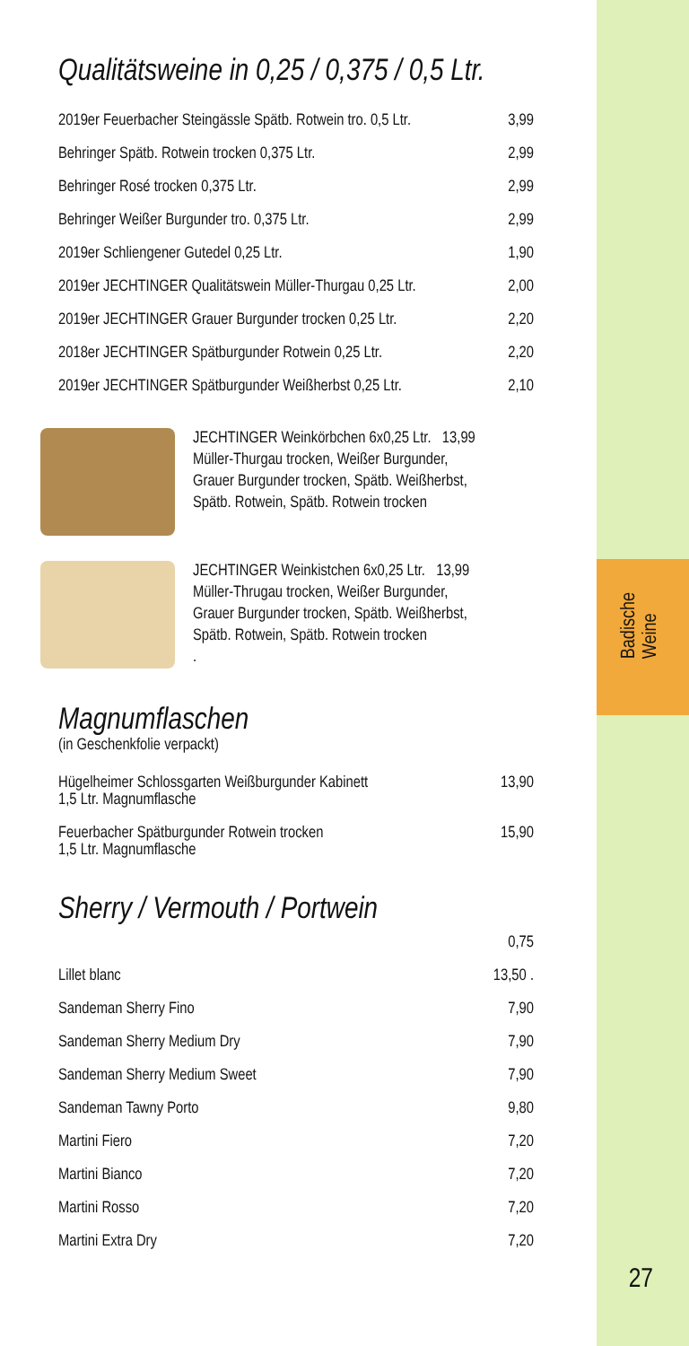Qualitätsweine in 0,25 / 0,375 / 0,5 Ltr.
| 2019er Feuerbacher Steingässle Spätb. Rotwein tro. 0,5 Ltr. | 3,99 |
| Behringer Spätb. Rotwein trocken 0,375 Ltr. | 2,99 |
| Behringer Rosé trocken 0,375 Ltr. | 2,99 |
| Behringer Weißer Burgunder tro. 0,375 Ltr. | 2,99 |
| 2019er Schliengener Gutedel 0,25 Ltr. | 1,90 |
| 2019er JECHTINGER Qualitätswein Müller-Thurgau 0,25 Ltr. | 2,00 |
| 2019er JECHTINGER Grauer Burgunder trocken 0,25 Ltr. | 2,20 |
| 2018er JECHTINGER Spätburgunder Rotwein 0,25 Ltr. | 2,20 |
| 2019er JECHTINGER Spätburgunder Weißherbst 0,25 Ltr. | 2,10 |
JECHTINGER Weinkörbchen 6x0,25 Ltr. 13,99
Müller-Thurgau trocken, Weißer Burgunder,
Grauer Burgunder trocken, Spätb. Weißherbst,
Spätb. Rotwein, Spätb. Rotwein trocken
JECHTINGER Weinkistchen 6x0,25 Ltr. 13,99
Müller-Thrugau trocken, Weißer Burgunder,
Grauer Burgunder trocken, Spätb. Weißherbst,
Spätb. Rotwein, Spätb. Rotwein trocken
.
Magnumflaschen
(in Geschenkfolie verpackt)
| Hügelheimer Schlossgarten Weißburgunder Kabinett 1,5 Ltr. Magnumflasche | 13,90 |
| Feuerbacher Spätburgunder Rotwein trocken 1,5 Ltr. Magnumflasche | 15,90 |
Sherry / Vermouth / Portwein
| | 0,75 |
| Lillet blanc | 13,50 . |
| Sandeman Sherry Fino | 7,90 |
| Sandeman Sherry Medium Dry | 7,90 |
| Sandeman Sherry Medium Sweet | 7,90 |
| Sandeman Tawny Porto | 9,80 |
| Martini Fiero | 7,20 |
| Martini Bianco | 7,20 |
| Martini Rosso | 7,20 |
| Martini Extra Dry | 7,20 |
Badische
Weine
27